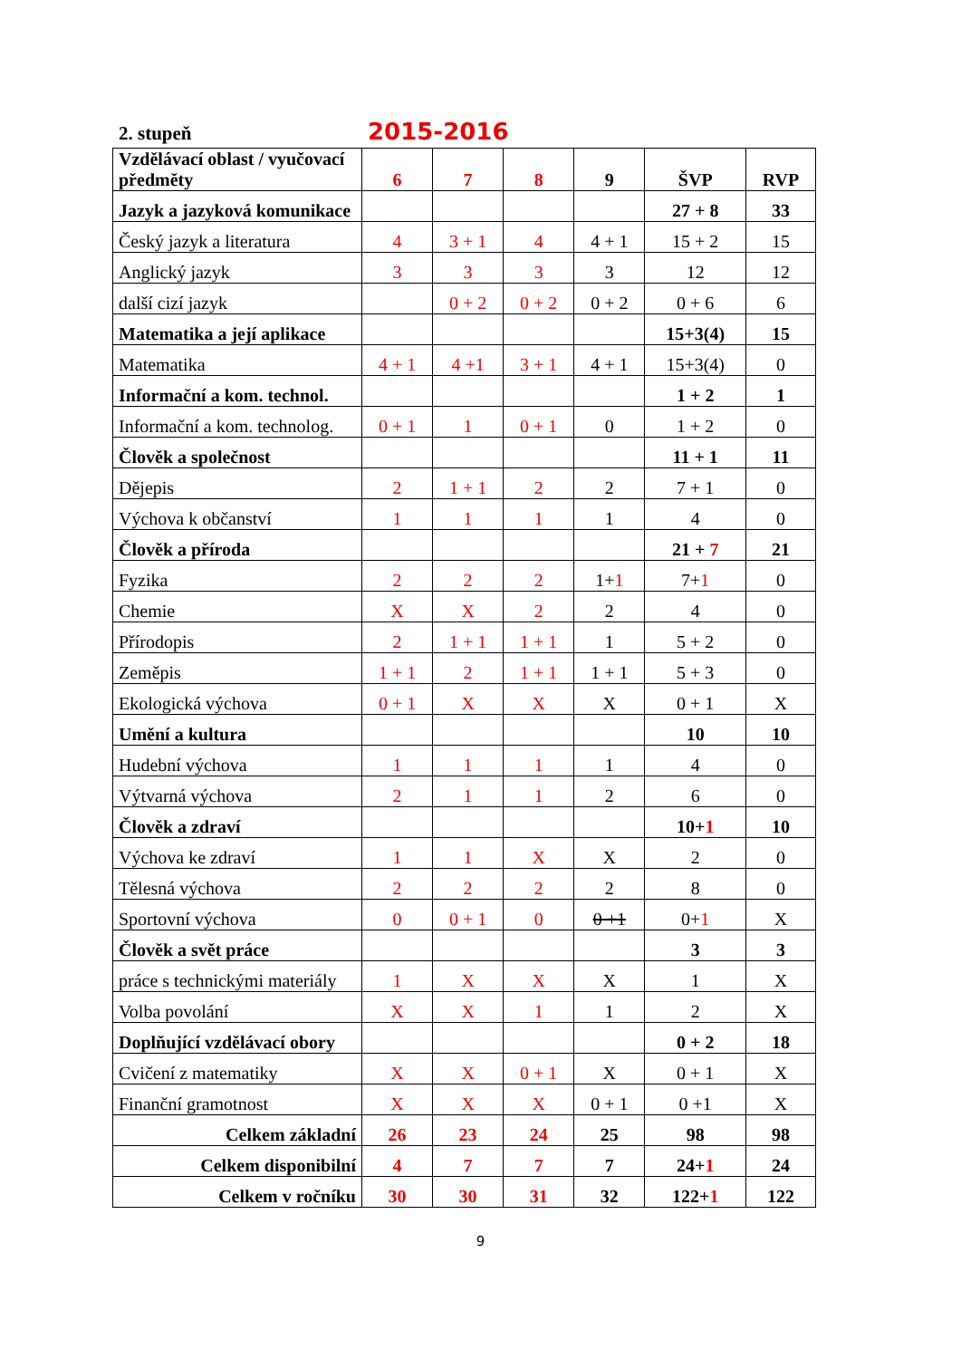2. stupeň 2015-2016
| Vzdělávací oblast / vyučovací předměty | 6 | 7 | 8 | 9 | ŠVP | RVP |
| --- | --- | --- | --- | --- | --- | --- |
| Jazyk a jazyková komunikace | | | | | 27 + 8 | 33 |
| Český jazyk a literatura | 4 | 3 + 1 | 4 | 4 + 1 | 15 + 2 | 15 |
| Anglický jazyk | 3 | 3 | 3 | 3 | 12 | 12 |
| další cizí jazyk | | 0 + 2 | 0 + 2 | 0 + 2 | 0 + 6 | 6 |
| Matematika a její aplikace | | | | | 15+3(4) | 15 |
| Matematika | 4 + 1 | 4 +1 | 3 + 1 | 4 + 1 | 15+3(4) | 0 |
| Informační a kom. technol. | | | | | 1 + 2 | 1 |
| Informační a kom. technolog. | 0 + 1 | 1 | 0 + 1 | 0 | 1 + 2 | 0 |
| Člověk a společnost | | | | | 11 + 1 | 11 |
| Dějepis | 2 | 1 + 1 | 2 | 2 | 7 + 1 | 0 |
| Výchova k občanství | 1 | 1 | 1 | 1 | 4 | 0 |
| Člověk a příroda | | | | | 21 + 7 | 21 |
| Fyzika | 2 | 2 | 2 | 1+ 1 | 7+ 1 | 0 |
| Chemie | X | X | 2 | 2 | 4 | 0 |
| Přírodopis | 2 | 1 + 1 | 1 + 1 | 1 | 5 + 2 | 0 |
| Zeměpis | 1 + 1 | 2 | 1 + 1 | 1 + 1 | 5 + 3 | 0 |
| Ekologická výchova | 0 + 1 | X | X | X | 0 + 1 | X |
| Umění a kultura | | | | | 10 | 10 |
| Hudební výchova | 1 | 1 | 1 | 1 | 4 | 0 |
| Výtvarná výchova | 2 | 1 | 1 | 2 | 6 | 0 |
| Člověk a zdraví | | | | | 10+ 1 | 10 |
| Výchova ke zdraví | 1 | 1 | X | X | 2 | 0 |
| Tělesná výchova | 2 | 2 | 2 | 2 | 8 | 0 |
| Sportovní výchova | 0 | 0 + 1 | 0 | 0 +1 | 0+ 1 | X |
| Člověk a svět práce | | | | | 3 | 3 |
| práce s technickými materiály | 1 | X | X | X | 1 | X |
| Volba povolání | X | X | 1 | 1 | 2 | X |
| Doplňující vzdělávací obory | | | | | 0 + 2 | 18 |
| Cvičení z matematiky | X | X | 0 + 1 | X | 0 + 1 | X |
| Finanční gramotnost | X | X | X | 0 + 1 | 0 +1 | X |
| Celkem základní | 26 | 23 | 24 | 25 | 98 | 98 |
| Celkem disponibilní | 4 | 7 | 7 | 7 | 24+ 1 | 24 |
| Celkem v ročníku | 30 | 30 | 31 | 32 | 122+ 1 | 122 |
9